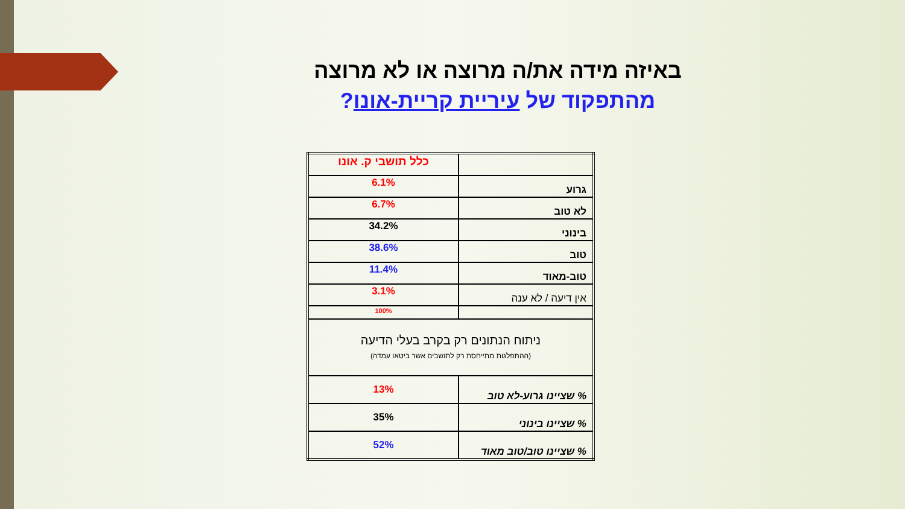באיזה מידה את/ה מרוצה או לא מרוצה
מהתפקוד של עיריית קריית-אונו?
| | כלל תושבי ק. אונו |
| גרוע | 6.1% |
| לא טוב | 6.7% |
| בינוני | 34.2% |
| טוב | 38.6% |
| טוב-מאוד | 11.4% |
| אין דיעה / לא ענה | 3.1% |
| | 100% |
| ניתוח הנתונים רק בקרב בעלי הדיעה (ההתפלגות מתייחסת רק לתושבים אשר ביטאו עמדה) | |
| % שציינו גרוע-לא טוב | 13% |
| % שציינו בינוני | 35% |
| % שציינו טוב/טוב מאוד | 52% |